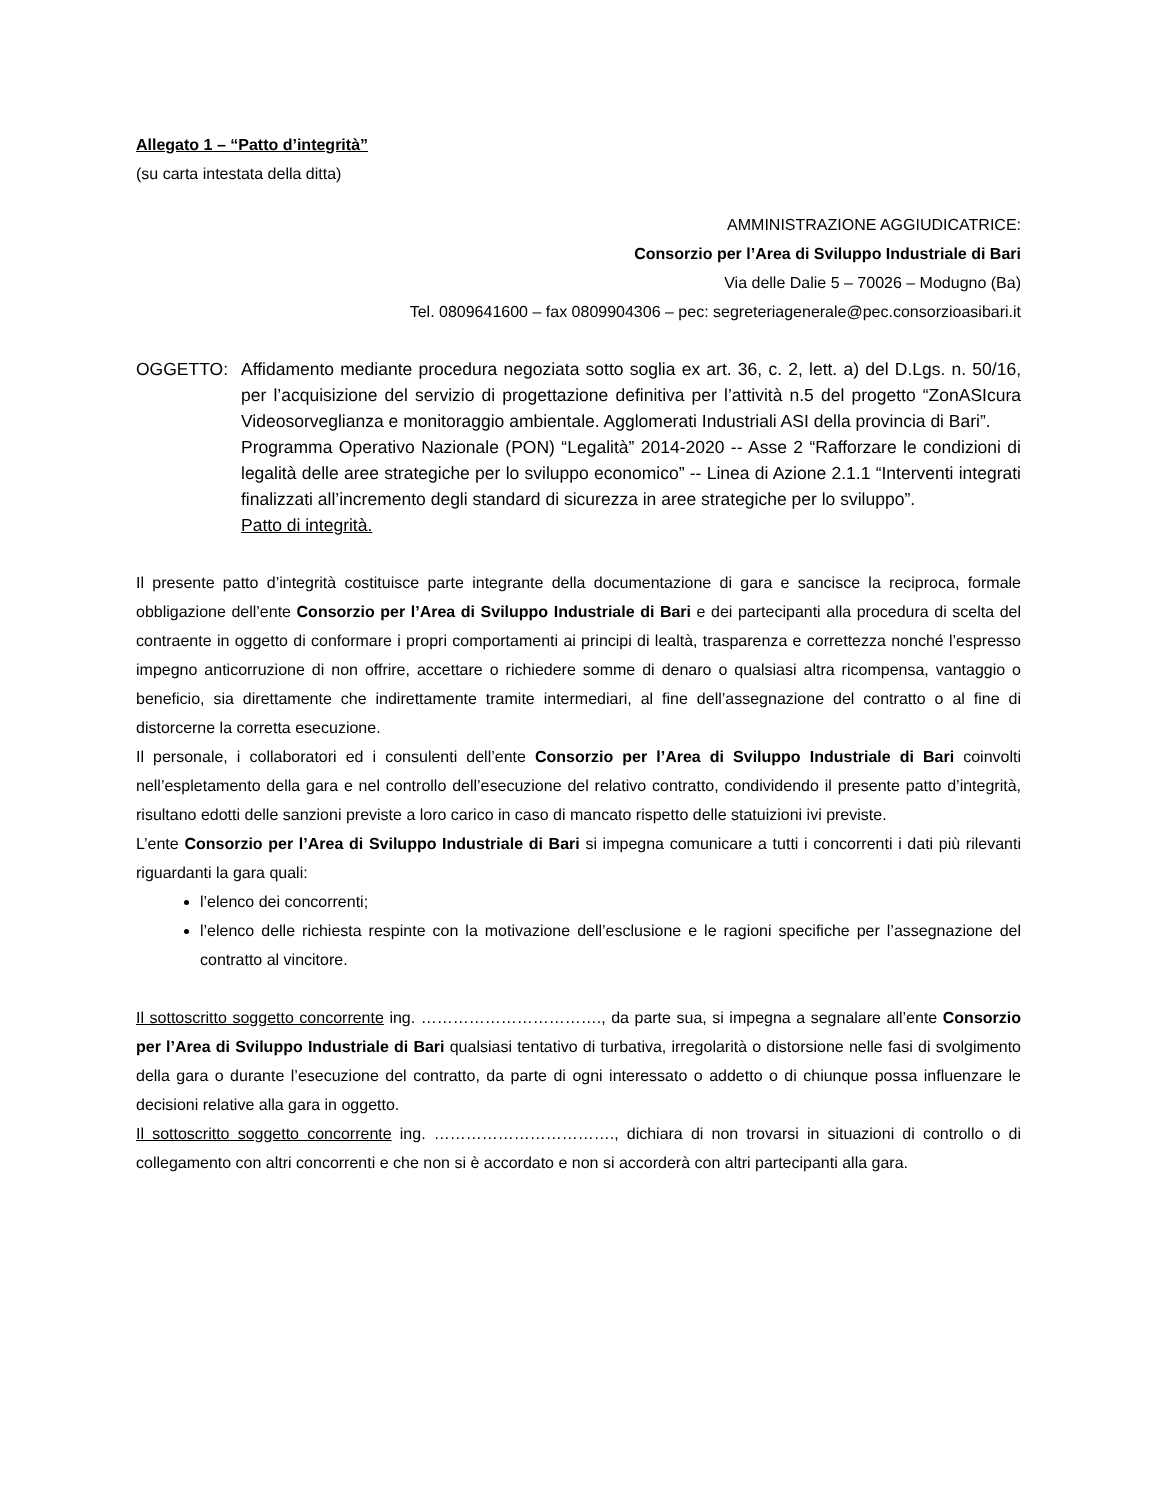Allegato 1 – “Patto d’integrità”
(su carta intestata della ditta)
AMMINISTRAZIONE AGGIUDICATRICE:
Consorzio per l’Area di Sviluppo Industriale di Bari
Via delle Dalie 5 – 70026 – Modugno (Ba)
Tel. 0809641600 – fax 0809904306 – pec: segreteriagenerale@pec.consorzioasibari.it
OGGETTO: Affidamento mediante procedura negoziata sotto soglia ex art. 36, c. 2, lett. a) del D.Lgs. n. 50/16, per l’acquisizione del servizio di progettazione definitiva per l’attività n.5 del progetto “ZonASIcura Videosorveglianza e monitoraggio ambientale. Agglomerati Industriali ASI della provincia di Bari”.
Programma Operativo Nazionale (PON) “Legalità” 2014-2020 -- Asse 2 “Rafforzare le condizioni di legalità delle aree strategiche per lo sviluppo economico” -- Linea di Azione 2.1.1 “Interventi integrati finalizzati all’incremento degli standard di sicurezza in aree strategiche per lo sviluppo”.
Patto di integrità.
Il presente patto d’integrità costituisce parte integrante della documentazione di gara e sancisce la reciproca, formale obbligazione dell’ente Consorzio per l’Area di Sviluppo Industriale di Bari e dei partecipanti alla procedura di scelta del contraente in oggetto di conformare i propri comportamenti ai principi di lealtà, trasparenza e correttezza nonché l’espresso impegno anticorruzione di non offrire, accettare o richiedere somme di denaro o qualsiasi altra ricompensa, vantaggio o beneficio, sia direttamente che indirettamente tramite intermediari, al fine dell’assegnazione del contratto o al fine di distorcerne la corretta esecuzione.
Il personale, i collaboratori ed i consulenti dell’ente Consorzio per l’Area di Sviluppo Industriale di Bari coinvolti nell’espletamento della gara e nel controllo dell’esecuzione del relativo contratto, condividendo il presente patto d’integrità, risultano edotti delle sanzioni previste a loro carico in caso di mancato rispetto delle statuizioni ivi previste.
L’ente Consorzio per l’Area di Sviluppo Industriale di Bari si impegna comunicare a tutti i concorrenti i dati più rilevanti riguardanti la gara quali:
l’elenco dei concorrenti;
l’elenco delle richiesta respinte con la motivazione dell’esclusione e le ragioni specifiche per l’assegnazione del contratto al vincitore.
Il sottoscritto soggetto concorrente ing. ……………………………., da parte sua, si impegna a segnalare all’ente Consorzio per l’Area di Sviluppo Industriale di Bari qualsiasi tentativo di turbativa, irregolarità o distorsione nelle fasi di svolgimento della gara o durante l’esecuzione del contratto, da parte di ogni interessato o addetto o di chiunque possa influenzare le decisioni relative alla gara in oggetto.
Il sottoscritto soggetto concorrente ing. ……………………………., dichiara di non trovarsi in situazioni di controllo o di collegamento con altri concorrenti e che non si è accordato e non si accorderà con altri partecipanti alla gara.